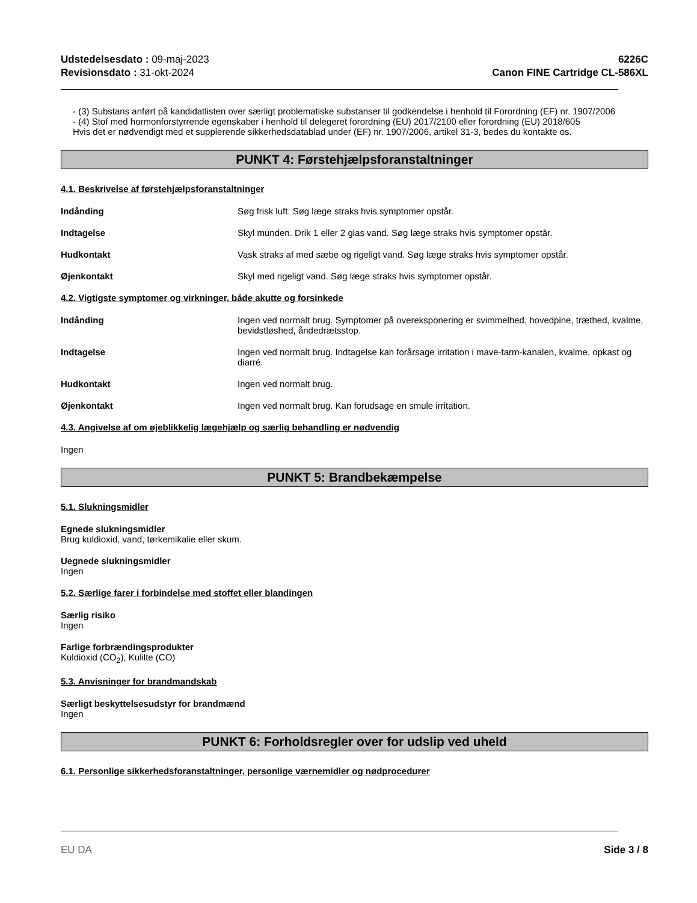Udstedelsesdato : 09-maj-2023
Revisionsdato : 31-okt-2024
6226C
Canon FINE Cartridge CL-586XL
- (3) Substans anført på kandidatlisten over særligt problematiske substanser til godkendelse i henhold til Forordning (EF) nr. 1907/2006
- (4) Stof med hormonforstyrrende egenskaber i henhold til delegeret forordning (EU) 2017/2100 eller forordning (EU) 2018/605
Hvis det er nødvendigt med et supplerende sikkerhedsdatablad under (EF) nr. 1907/2006, artikel 31-3, bedes du kontakte os.
PUNKT 4: Førstehjælpsforanstaltninger
4.1. Beskrivelse af førstehjælpsforanstaltninger
Indånding Søg frisk luft. Søg læge straks hvis symptomer opstår.
Indtagelse Skyl munden. Drik 1 eller 2 glas vand. Søg læge straks hvis symptomer opstår.
Hudkontakt Vask straks af med sæbe og rigeligt vand. Søg læge straks hvis symptomer opstår.
Øjenkontakt Skyl med rigeligt vand. Søg læge straks hvis symptomer opstår.
4.2. Vigtigste symptomer og virkninger, både akutte og forsinkede
Indånding Ingen ved normalt brug. Symptomer på overeksponering er svimmelhed, hovedpine, træthed, kvalme, bevidstløshed, åndedrætsstop.
Indtagelse Ingen ved normalt brug. Indtagelse kan forårsage irritation i mave-tarm-kanalen, kvalme, opkast og diarré.
Hudkontakt Ingen ved normalt brug.
Øjenkontakt Ingen ved normalt brug. Kan forudsage en smule irritation.
4.3. Angivelse af om øjeblikkelig lægehjælp og særlig behandling er nødvendig
Ingen
PUNKT 5: Brandbekæmpelse
5.1. Slukningsmidler
Egnede slukningsmidler
Brug kuldioxid, vand, tørkemikalie eller skum.
Uegnede slukningsmidler
Ingen
5.2. Særlige farer i forbindelse med stoffet eller blandingen
Særlig risiko
Ingen
Farlige forbrændingsprodukter
Kuldioxid (CO<sub>2</sub>), Kulilte (CO)
5.3. Anvisninger for brandmandskab
Særligt beskyttelsesudstyr for brandmænd
Ingen
PUNKT 6: Forholdsregler over for udslip ved uheld
6.1. Personlige sikkerhedsforanstaltninger, personlige værnemidler og nødprocedurer
EU DA Side 3 / 8